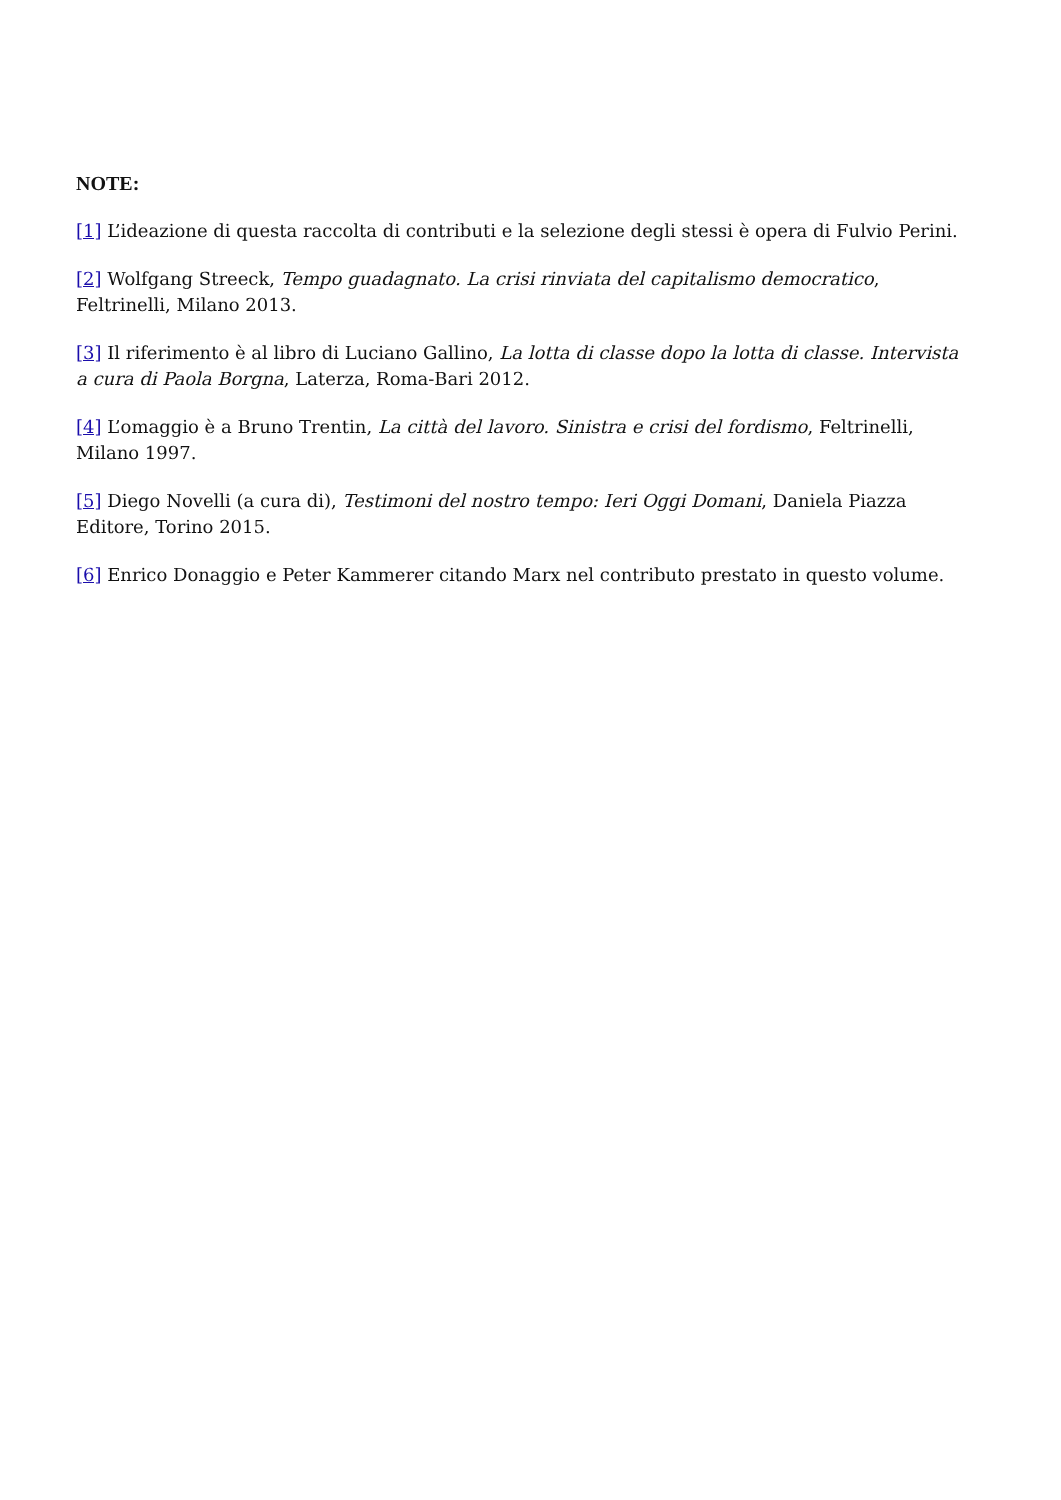NOTE:
[1] L’ideazione di questa raccolta di contributi e la selezione degli stessi è opera di Fulvio Perini.
[2] Wolfgang Streeck, Tempo guadagnato. La crisi rinviata del capitalismo democratico, Feltrinelli, Milano 2013.
[3] Il riferimento è al libro di Luciano Gallino, La lotta di classe dopo la lotta di classe. Intervista a cura di Paola Borgna, Laterza, Roma-Bari 2012.
[4] L’omaggio è a Bruno Trentin, La città del lavoro. Sinistra e crisi del fordismo, Feltrinelli, Milano 1997.
[5] Diego Novelli (a cura di), Testimoni del nostro tempo: Ieri Oggi Domani, Daniela Piazza Editore, Torino 2015.
[6] Enrico Donaggio e Peter Kammerer citando Marx nel contributo prestato in questo volume.